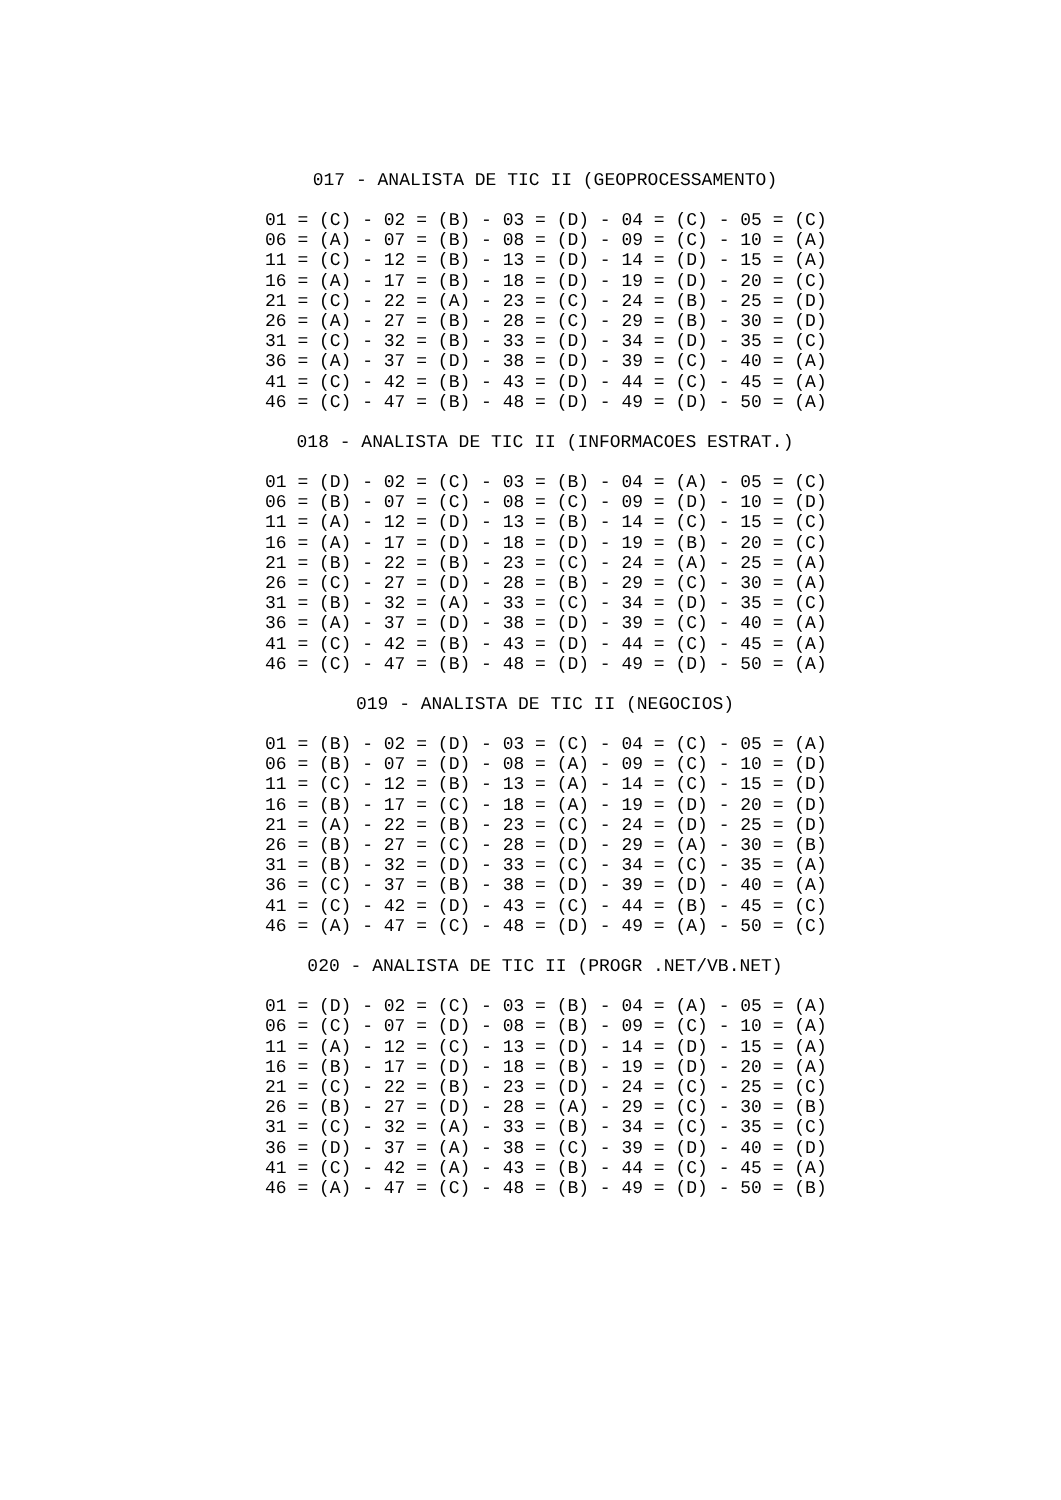017 - ANALISTA DE TIC II (GEOPROCESSAMENTO)
01 = (C) - 02 = (B) - 03 = (D) - 04 = (C) - 05 = (C)
06 = (A) - 07 = (B) - 08 = (D) - 09 = (C) - 10 = (A)
11 = (C) - 12 = (B) - 13 = (D) - 14 = (D) - 15 = (A)
16 = (A) - 17 = (B) - 18 = (D) - 19 = (D) - 20 = (C)
21 = (C) - 22 = (A) - 23 = (C) - 24 = (B) - 25 = (D)
26 = (A) - 27 = (B) - 28 = (C) - 29 = (B) - 30 = (D)
31 = (C) - 32 = (B) - 33 = (D) - 34 = (D) - 35 = (C)
36 = (A) - 37 = (D) - 38 = (D) - 39 = (C) - 40 = (A)
41 = (C) - 42 = (B) - 43 = (D) - 44 = (C) - 45 = (A)
46 = (C) - 47 = (B) - 48 = (D) - 49 = (D) - 50 = (A)
018 - ANALISTA DE TIC II (INFORMACOES ESTRAT.)
01 = (D) - 02 = (C) - 03 = (B) - 04 = (A) - 05 = (C)
06 = (B) - 07 = (C) - 08 = (C) - 09 = (D) - 10 = (D)
11 = (A) - 12 = (D) - 13 = (B) - 14 = (C) - 15 = (C)
16 = (A) - 17 = (D) - 18 = (D) - 19 = (B) - 20 = (C)
21 = (B) - 22 = (B) - 23 = (C) - 24 = (A) - 25 = (A)
26 = (C) - 27 = (D) - 28 = (B) - 29 = (C) - 30 = (A)
31 = (B) - 32 = (A) - 33 = (C) - 34 = (D) - 35 = (C)
36 = (A) - 37 = (D) - 38 = (D) - 39 = (C) - 40 = (A)
41 = (C) - 42 = (B) - 43 = (D) - 44 = (C) - 45 = (A)
46 = (C) - 47 = (B) - 48 = (D) - 49 = (D) - 50 = (A)
019 - ANALISTA DE TIC II (NEGOCIOS)
01 = (B) - 02 = (D) - 03 = (C) - 04 = (C) - 05 = (A)
06 = (B) - 07 = (D) - 08 = (A) - 09 = (C) - 10 = (D)
11 = (C) - 12 = (B) - 13 = (A) - 14 = (C) - 15 = (D)
16 = (B) - 17 = (C) - 18 = (A) - 19 = (D) - 20 = (D)
21 = (A) - 22 = (B) - 23 = (C) - 24 = (D) - 25 = (D)
26 = (B) - 27 = (C) - 28 = (D) - 29 = (A) - 30 = (B)
31 = (B) - 32 = (D) - 33 = (C) - 34 = (C) - 35 = (A)
36 = (C) - 37 = (B) - 38 = (D) - 39 = (D) - 40 = (A)
41 = (C) - 42 = (D) - 43 = (C) - 44 = (B) - 45 = (C)
46 = (A) - 47 = (C) - 48 = (D) - 49 = (A) - 50 = (C)
020 - ANALISTA DE TIC II (PROGR .NET/VB.NET)
01 = (D) - 02 = (C) - 03 = (B) - 04 = (A) - 05 = (A)
06 = (C) - 07 = (D) - 08 = (B) - 09 = (C) - 10 = (A)
11 = (A) - 12 = (C) - 13 = (D) - 14 = (D) - 15 = (A)
16 = (B) - 17 = (D) - 18 = (B) - 19 = (D) - 20 = (A)
21 = (C) - 22 = (B) - 23 = (D) - 24 = (C) - 25 = (C)
26 = (B) - 27 = (D) - 28 = (A) - 29 = (C) - 30 = (B)
31 = (C) - 32 = (A) - 33 = (B) - 34 = (C) - 35 = (C)
36 = (D) - 37 = (A) - 38 = (C) - 39 = (D) - 40 = (D)
41 = (C) - 42 = (A) - 43 = (B) - 44 = (C) - 45 = (A)
46 = (A) - 47 = (C) - 48 = (B) - 49 = (D) - 50 = (B)